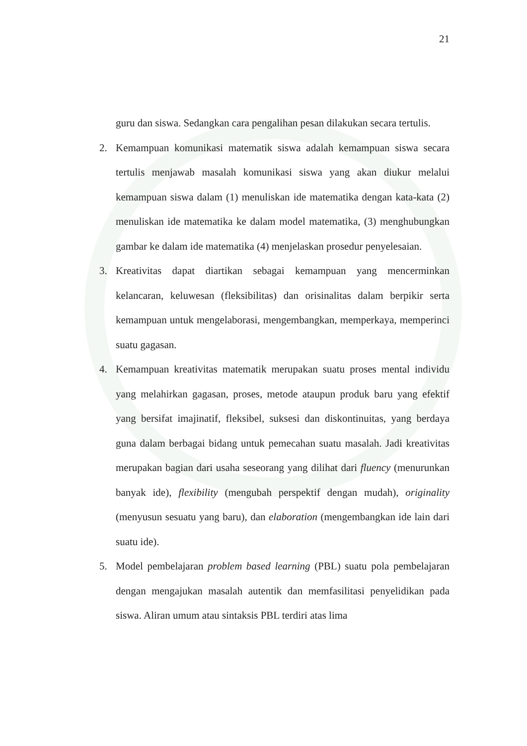21
guru dan siswa. Sedangkan cara pengalihan pesan dilakukan secara tertulis.
2. Kemampuan komunikasi matematik siswa adalah kemampuan siswa secara tertulis menjawab masalah komunikasi siswa yang akan diukur melalui kemampuan siswa dalam (1) menuliskan ide matematika dengan kata-kata (2) menuliskan ide matematika ke dalam model matematika, (3) menghubungkan gambar ke dalam ide matematika (4) menjelaskan prosedur penyelesaian.
3. Kreativitas dapat diartikan sebagai kemampuan yang mencerminkan kelancaran, keluwesan (fleksibilitas) dan orisinalitas dalam berpikir serta kemampuan untuk mengelaborasi, mengembangkan, memperkaya, memperinci suatu gagasan.
4. Kemampuan kreativitas matematik merupakan suatu proses mental individu yang melahirkan gagasan, proses, metode ataupun produk baru yang efektif yang bersifat imajinatif, fleksibel, suksesi dan diskontinuitas, yang berdaya guna dalam berbagai bidang untuk pemecahan suatu masalah. Jadi kreativitas merupakan bagian dari usaha seseorang yang dilihat dari fluency (menurunkan banyak ide), flexibility (mengubah perspektif dengan mudah), originality (menyusun sesuatu yang baru), dan elaboration (mengembangkan ide lain dari suatu ide).
5. Model pembelajaran problem based learning (PBL) suatu pola pembelajaran dengan mengajukan masalah autentik dan memfasilitasi penyelidikan pada siswa. Aliran umum atau sintaksis PBL terdiri atas lima